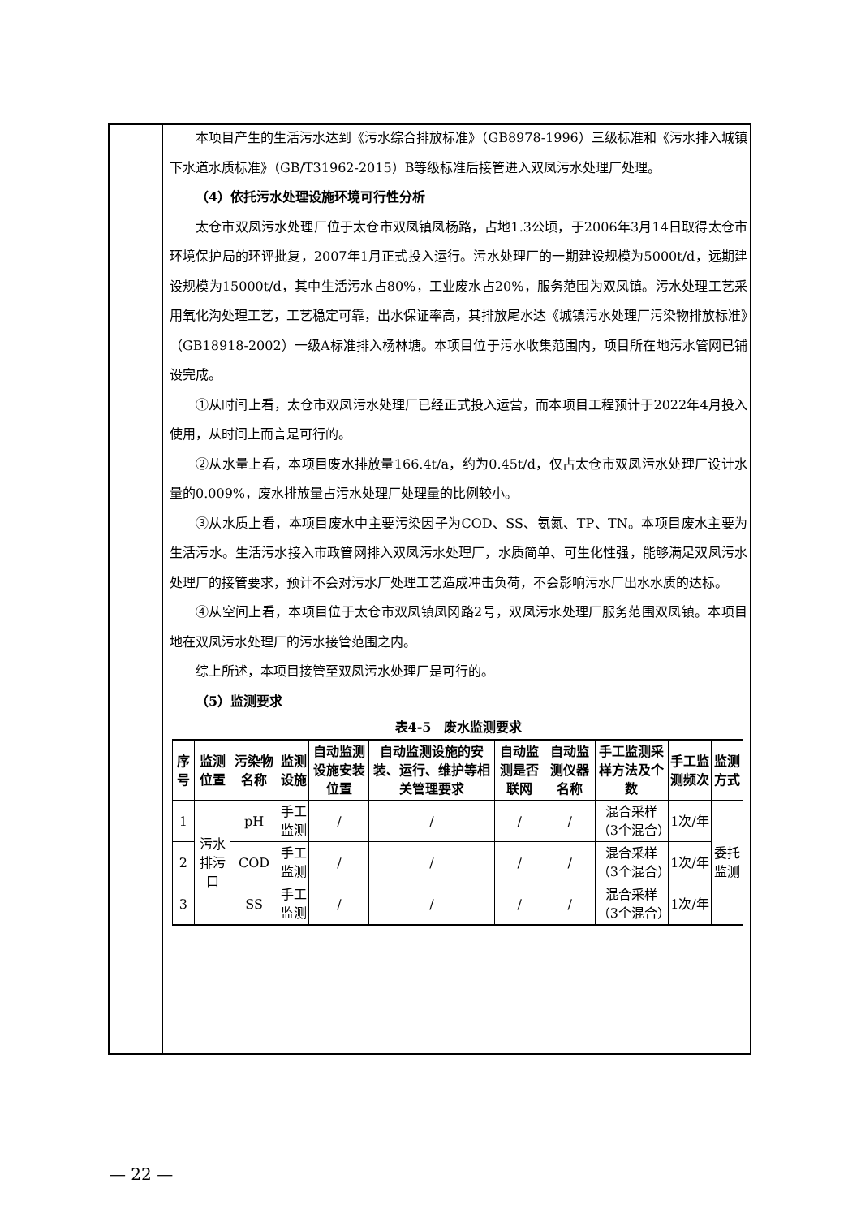本项目产生的生活污水达到《污水综合排放标准》（GB8978-1996）三级标准和《污水排入城镇下水道水质标准》（GB/T31962-2015）B等级标准后接管进入双凤污水处理厂处理。
（4）依托污水处理设施环境可行性分析
太仓市双凤污水处理厂位于太仓市双凤镇凤杨路，占地1.3公顷，于2006年3月14日取得太仓市环境保护局的环评批复，2007年1月正式投入运行。污水处理厂的一期建设规模为5000t/d，远期建设规模为15000t/d，其中生活污水占80%，工业废水占20%，服务范围为双凤镇。污水处理工艺采用氧化沟处理工艺，工艺稳定可靠，出水保证率高，其排放尾水达《城镇污水处理厂污染物排放标准》（GB18918-2002）一级A标准排入杨林塘。本项目位于污水收集范围内，项目所在地污水管网已铺设完成。
①从时间上看，太仓市双凤污水处理厂已经正式投入运营，而本项目工程预计于2022年4月投入使用，从时间上而言是可行的。
②从水量上看，本项目废水排放量166.4t/a，约为0.45t/d，仅占太仓市双凤污水处理厂设计水量的0.009%，废水排放量占污水处理厂处理量的比例较小。
③从水质上看，本项目废水中主要污染因子为COD、SS、氨氮、TP、TN。本项目废水主要为生活污水。生活污水接入市政管网排入双凤污水处理厂，水质简单、可生化性强，能够满足双凤污水处理厂的接管要求，预计不会对污水厂处理工艺造成冲击负荷，不会影响污水厂出水水质的达标。
④从空间上看，本项目位于太仓市双凤镇凤冈路2号，双凤污水处理厂服务范围双凤镇。本项目地在双凤污水处理厂的污水接管范围之内。
综上所述，本项目接管至双凤污水处理厂是可行的。
（5）监测要求
表4-5　废水监测要求
| 序号 | 监测位置 | 污染物名称 | 监测设施 | 自动监测设施安装位置 | 自动监测设施的安装、运行、维护等相关管理要求 | 自动监测是否联网 | 自动监测仪器名称 | 手工监测采样方法及个数 | 手工监测频次 | 监测方式 |
| --- | --- | --- | --- | --- | --- | --- | --- | --- | --- | --- |
| 1 | 污水排污口 | pH | 手工监测 | / | / | / | / | 混合采样（3个混合） | 1次/年 | 委托监测 |
| 2 | | COD | 手工监测 | / | / | / | / | 混合采样（3个混合） | 1次/年 | |
| 3 | | SS | 手工监测 | / | / | / | / | 混合采样（3个混合） | 1次/年 | |
— 22 —